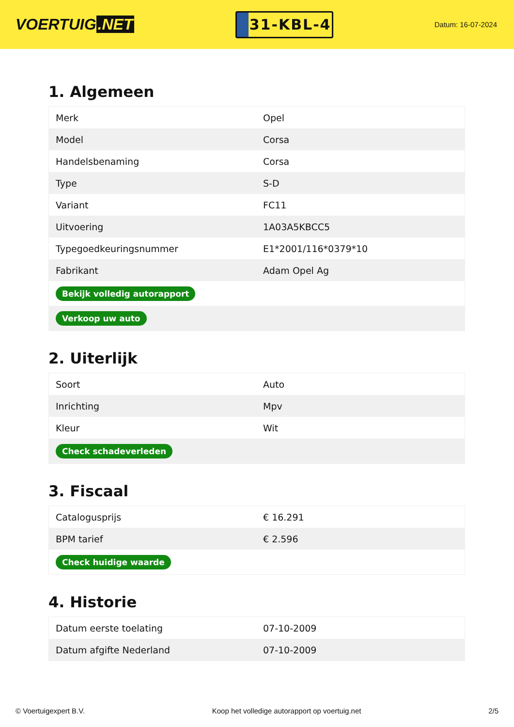VOERTUIG.NET
31-KBL-4
Datum: 16-07-2024
1. Algemeen
| Merk | Opel |
| Model | Corsa |
| Handelsbenaming | Corsa |
| Type | S-D |
| Variant | FC11 |
| Uitvoering | 1A03A5KBCC5 |
| Typegoedkeuringsnummer | E1*2001/116*0379*10 |
| Fabrikant | Adam Opel Ag |
| Bekijk volledig autorapport | |
| Verkoop uw auto | |
2. Uiterlijk
| Soort | Auto |
| Inrichting | Mpv |
| Kleur | Wit |
| Check schadeverleden | |
3. Fiscaal
| Catalogusprijs | € 16.291 |
| BPM tarief | € 2.596 |
| Check huidige waarde | |
4. Historie
| Datum eerste toelating | 07-10-2009 |
| Datum afgifte Nederland | 07-10-2009 |
© Voertuigexpert B.V. Koop het volledige autorapport op voertuig.net 2/5